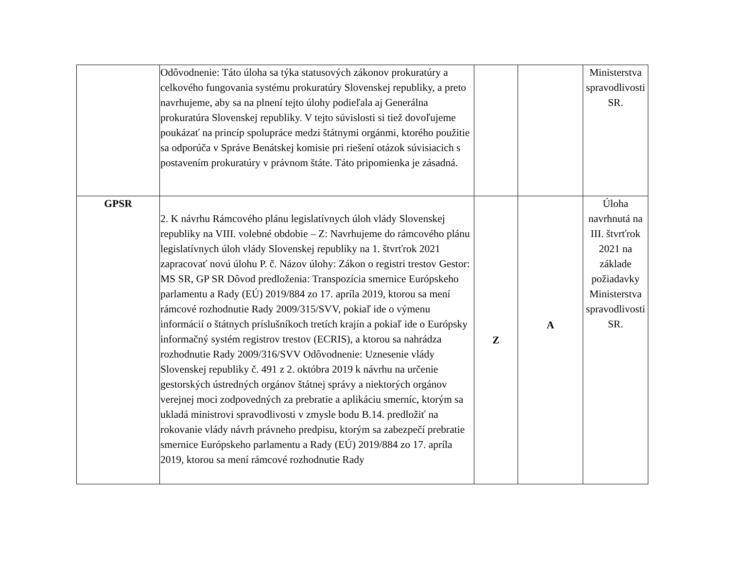| | Odôvodnenie: Táto úloha sa týka statusových zákonov prokuratúry a celkového fungovania systému prokuratúry Slovenskej republiky, a preto navrhujeme, aby sa na plnení tejto úlohy podieľala aj Generálna prokuratúra Slovenskej republiky. V tejto súvislosti si tiež dovoľujeme poukázať na princíp spolupráce medzi štátnymi orgánmi, ktorého použitie sa odporúča v Správe Benátskej komisie pri riešení otázok súvisiacich s postavením prokuratúry v právnom štáte. Táto pripomienka je zásadná. | | | Ministerstva spravodlivosti SR. |
| GPSR | 2. K návrhu Rámcového plánu legislatívnych úloh vlády Slovenskej republiky na VIII. volebné obdobie – Z: Navrhujeme do rámcového plánu legislatívnych úloh vlády Slovenskej republiky na 1. štvrťrok 2021 zapracovať novú úlohu P. č. Názov úlohy: Zákon o registri trestov Gestor: MS SR, GP SR Dôvod predloženia: Transpozícia smernice Európskeho parlamentu a Rady (EÚ) 2019/884 zo 17. apríla 2019, ktorou sa mení rámcové rozhodnutie Rady 2009/315/SVV, pokiaľ ide o výmenu informácií o štátnych príslušníkoch tretích krajín a pokiaľ ide o Európsky informačný systém registrov trestov (ECRIS), a ktorou sa nahrádza rozhodnutie Rady 2009/316/SVV Odôvodnenie: Uznesenie vlády Slovenskej republiky č. 491 z 2. októbra 2019 k návrhu na určenie gestorských ústredných orgánov štátnej správy a niektorých orgánov verejnej moci zodpovedných za prebratie a aplikáciu smerníc, ktorým sa ukladá ministrovi spravodlivosti v zmysle bodu B.14. predložiť na rokovanie vlády návrh právneho predpisu, ktorým sa zabezpečí prebratie smernice Európskeho parlamentu a Rady (EÚ) 2019/884 zo 17. apríla 2019, ktorou sa mení rámcové rozhodnutie Rady | Z | A | Úloha navrhnutá na III. štvrťrok 2021 na základe požiadavky Ministerstva spravodlivosti SR. |